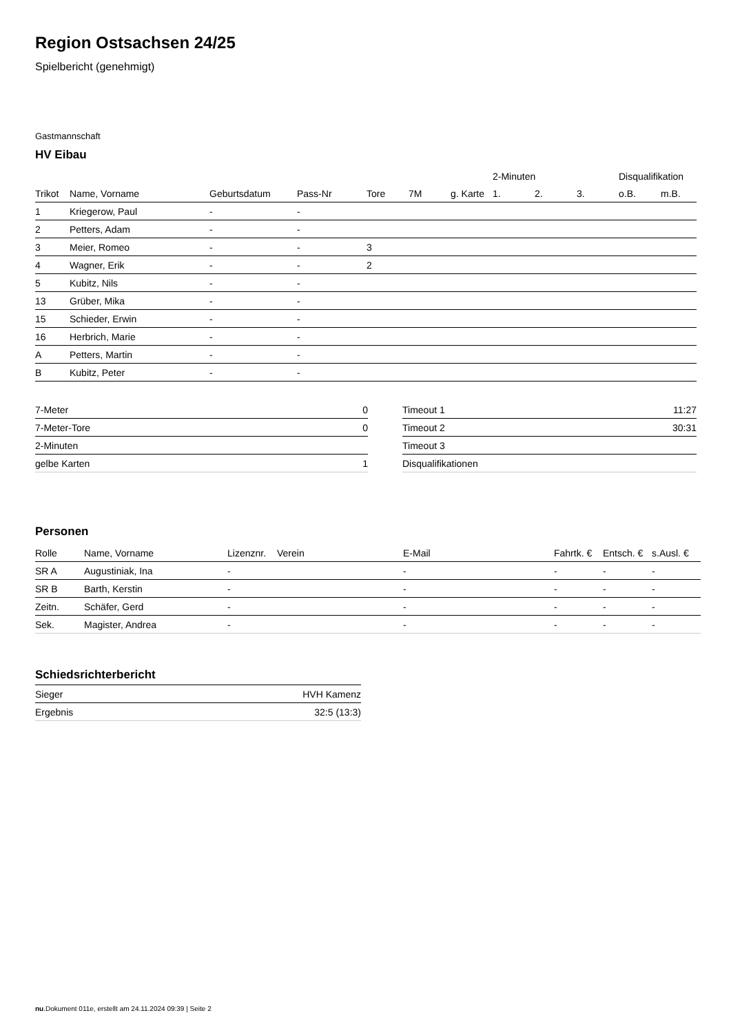Region Ostsachsen 24/25
Spielbericht (genehmigt)
Gastmannschaft
HV Eibau
| | | | | | | | 2-Minuten | | | Disqualifikation | |
| --- | --- | --- | --- | --- | --- | --- | --- | --- | --- | --- | --- |
| Trikot | Name, Vorname | Geburtsdatum | Pass-Nr | Tore | 7M | g. Karte | 1. | 2. | 3. | o.B. | m.B. |
| 1 | Kriegerow, Paul | - | - | | | | | | | | |
| 2 | Petters, Adam | - | - | | | | | | | | |
| 3 | Meier, Romeo | - | - | 3 | | | | | | | |
| 4 | Wagner, Erik | - | - | 2 | | | | | | | |
| 5 | Kubitz, Nils | - | - | | | | | | | | |
| 13 | Grüber, Mika | - | - | | | | | | | | |
| 15 | Schieder, Erwin | - | - | | | | | | | | |
| 16 | Herbrich, Marie | - | - | | | | | | | | |
| A | Petters, Martin | - | - | | | | | | | | |
| B | Kubitz, Peter | - | - | | | | | | | | |
| 7-Meter | 0 |
| 7-Meter-Tore | 0 |
| 2-Minuten | |
| gelbe Karten | 1 |
| Timeout 1 | 11:27 |
| Timeout 2 | 30:31 |
| Timeout 3 | |
| Disqualifikationen | |
Personen
| Rolle | Name, Vorname | Lizenznr. | Verein | E-Mail | Fahrtk. € | Entsch. € | s.Ausl. € |
| --- | --- | --- | --- | --- | --- | --- | --- |
| SR A | Augustiniak, Ina | - | | - | - | - | - |
| SR B | Barth, Kerstin | - | | - | - | - | - |
| Zeitn. | Schäfer, Gerd | - | | - | - | - | - |
| Sek. | Magister, Andrea | - | | - | - | - | - |
Schiedsrichterbericht
| Sieger | HVH Kamenz |
| Ergebnis | 32:5 (13:3) |
nu.Dokument 011e, erstellt am 24.11.2024 09:39 | Seite 2